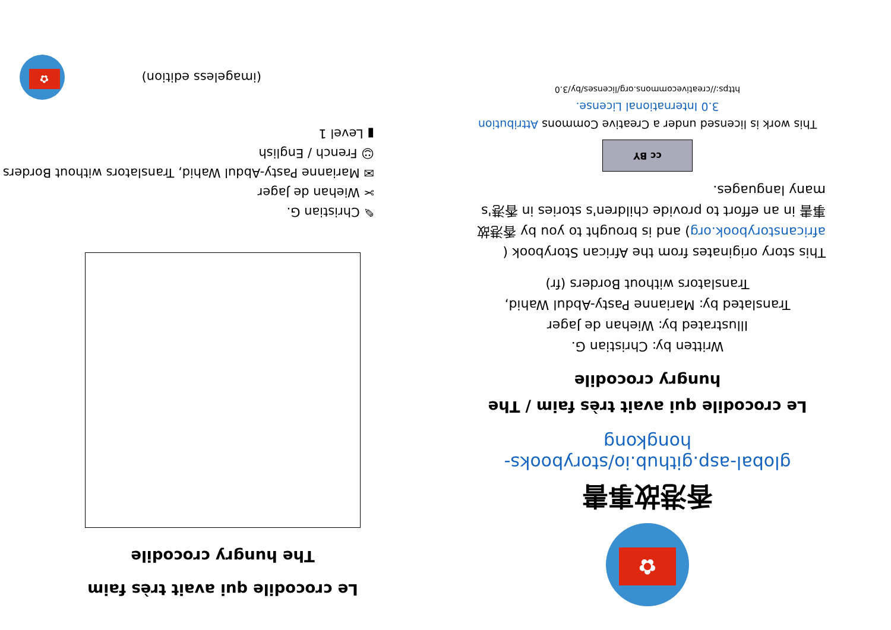✿
香港故事書
global-asp.github.io/storybooks-hongkong
Le crocodile qui avait très faim / The hungry crocodile
Written by: Christian G.
Illustrated by: Wiehan de Jager
Translated by: Marianne Pasty-Abdul Wahid, Translators without Borders (fr)
This story originates from the African Storybook ( africanstorybook.org) and is brought to you by 香港故事書 in an effort to provide children's stories in 香港's many languages.
cc BY
This work is licensed under a Creative Commons Attribution 3.0 International License.
https://creativecommons.org/licenses/by/3.0
Le crocodile qui avait très faim
The hungry crocodile
✎ Christian G.
✂ Wiehan de Jager
✉ Marianne Pasty-Abdul Wahid, Translators without Borders
☺ French / English
▮ Level 1
(imageless edition)
✿